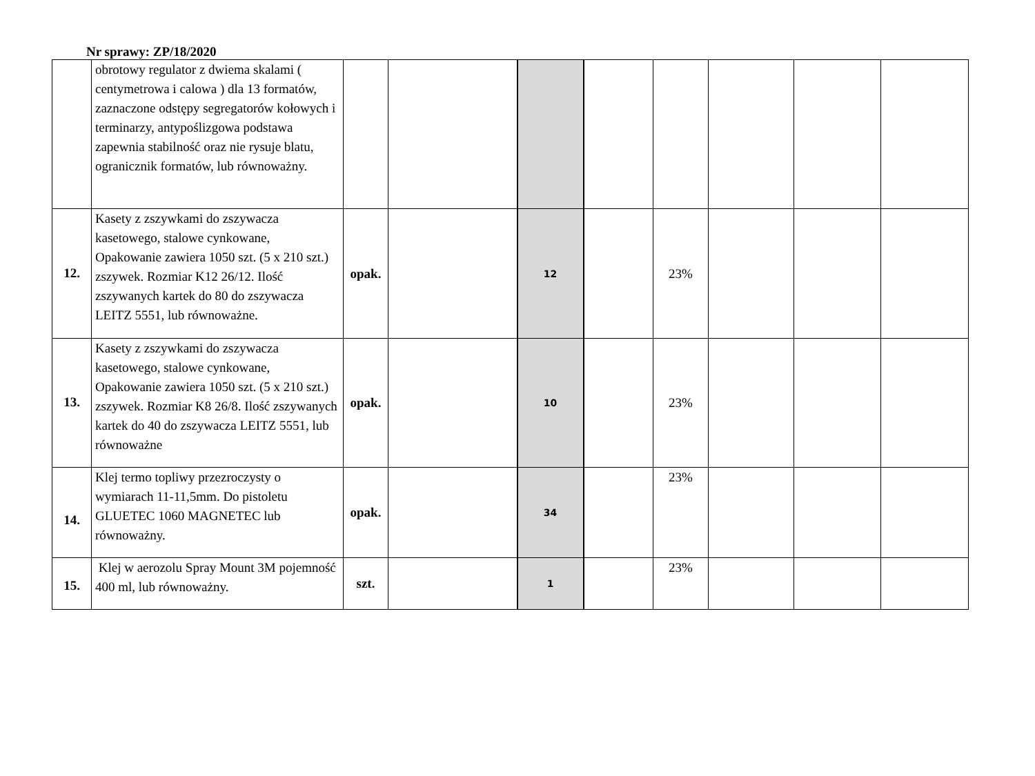Nr sprawy: ZP/18/2020
| | obrotowy regulator z dwiema skalami ( centymetrowa i calowa ) dla 13 formatów, zaznaczone odstępy segregatorów kołowych i terminarzy, antypoślizgowa podstawa zapewnia stabilność oraz nie rysuje blatu, ogranicznik formatów, lub równoważny. | | | | | | | | |
| 12. | Kasety z zszywkami do zszywacza kasetowego, stalowe cynkowane, Opakowanie zawiera 1050 szt. (5 x 210 szt.) zszywek. Rozmiar K12 26/12. Ilość zszywanych kartek do 80 do zszywacza LEITZ 5551, lub równoważne. | opak. | | 12 | | 23% | | | |
| 13. | Kasety z zszywkami do zszywacza kasetowego, stalowe cynkowane, Opakowanie zawiera 1050 szt. (5 x 210 szt.) zszywek. Rozmiar K8 26/8. Ilość zszywanych kartek do 40 do zszywacza LEITZ 5551, lub równoważne | opak. | | 10 | | 23% | | | |
| 14. | Klej termo topliwy przezroczysty o wymiarach 11-11,5mm. Do pistoletu GLUETEC 1060 MAGNETEC lub równoważny. | opak. | | 34 | | 23% | | | |
| 15. | Klej w aerozolu Spray Mount 3M pojemność 400 ml, lub równoważny. | szt. | | 1 | | 23% | | | |